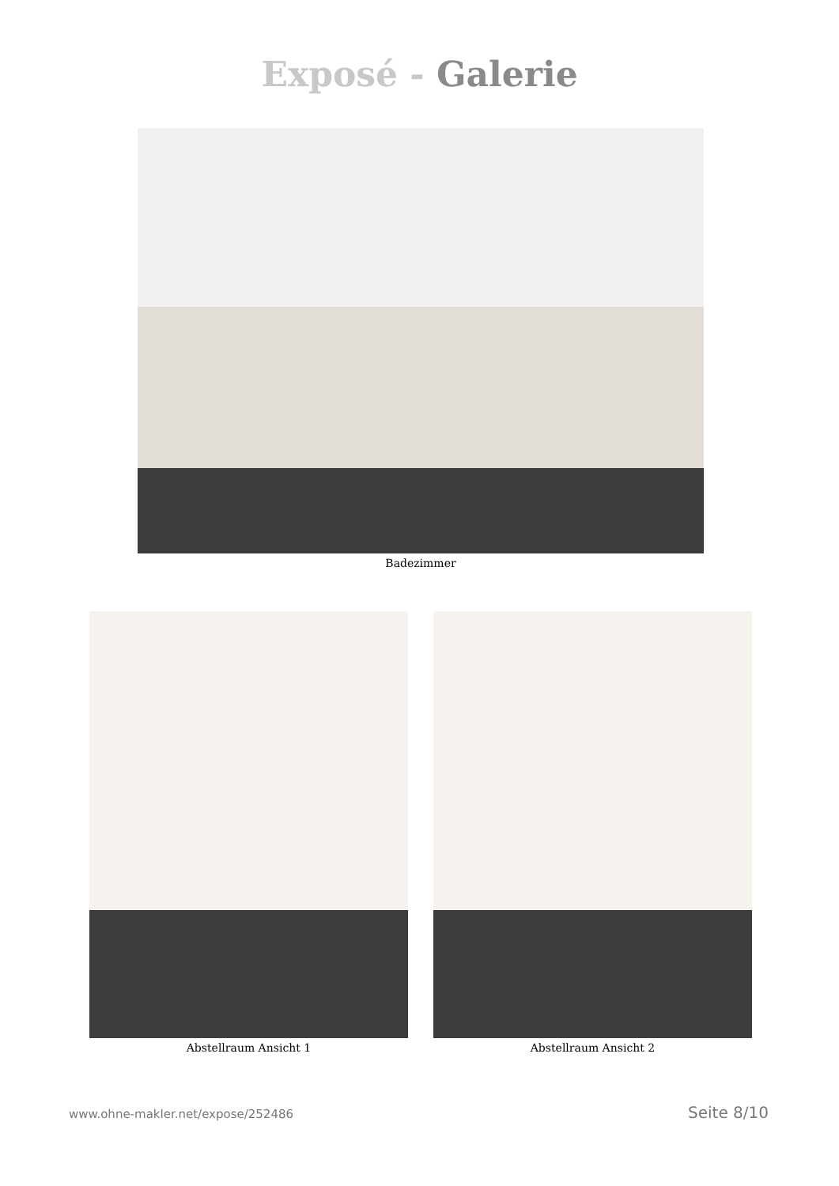Exposé - Galerie
Badezimmer
Abstellraum Ansicht 1 Abstellraum Ansicht 2
www.ohne-makler.net/expose/252486 Seite 8/10